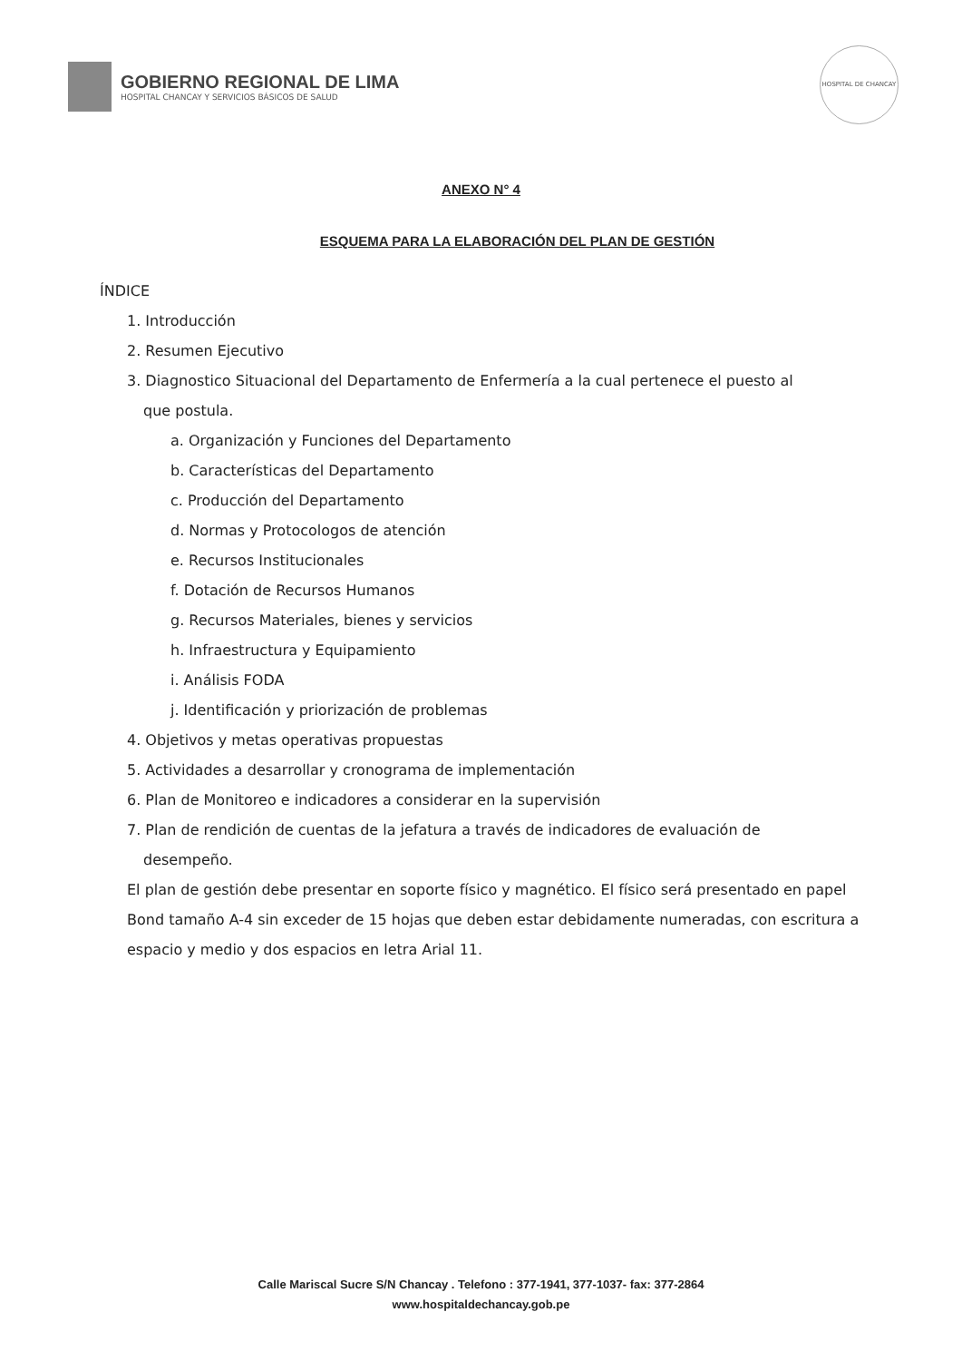GOBIERNO REGIONAL DE LIMA
HOSPITAL CHANCAY Y SERVICIOS BÁSICOS DE SALUD
HOSPITAL DE CHANCAY
ANEXO N° 4
ESQUEMA PARA LA ELABORACIÓN DEL PLAN DE GESTIÓN
ÍNDICE
1. Introducción
2. Resumen Ejecutivo
3. Diagnostico Situacional del Departamento de Enfermería a la cual pertenece el puesto al
que postula.
a. Organización y Funciones del Departamento
b. Características del Departamento
c. Producción del Departamento
d. Normas y Protocologos de atención
e. Recursos Institucionales
f. Dotación de Recursos Humanos
g. Recursos Materiales, bienes y servicios
h. Infraestructura y Equipamiento
i. Análisis FODA
j. Identificación y priorización de problemas
4. Objetivos y metas operativas propuestas
5. Actividades a desarrollar y cronograma de implementación
6. Plan de Monitoreo e indicadores a considerar en la supervisión
7. Plan de rendición de cuentas de la jefatura a través de indicadores de evaluación de
desempeño.
El plan de gestión debe presentar en soporte físico y magnético. El físico será presentado en papel Bond tamaño A-4 sin exceder de 15 hojas que deben estar debidamente numeradas, con escritura a espacio y medio y dos espacios en letra Arial 11.
Calle Mariscal Sucre S/N Chancay . Telefono : 377-1941, 377-1037- fax: 377-2864
www.hospitaldechancay.gob.pe